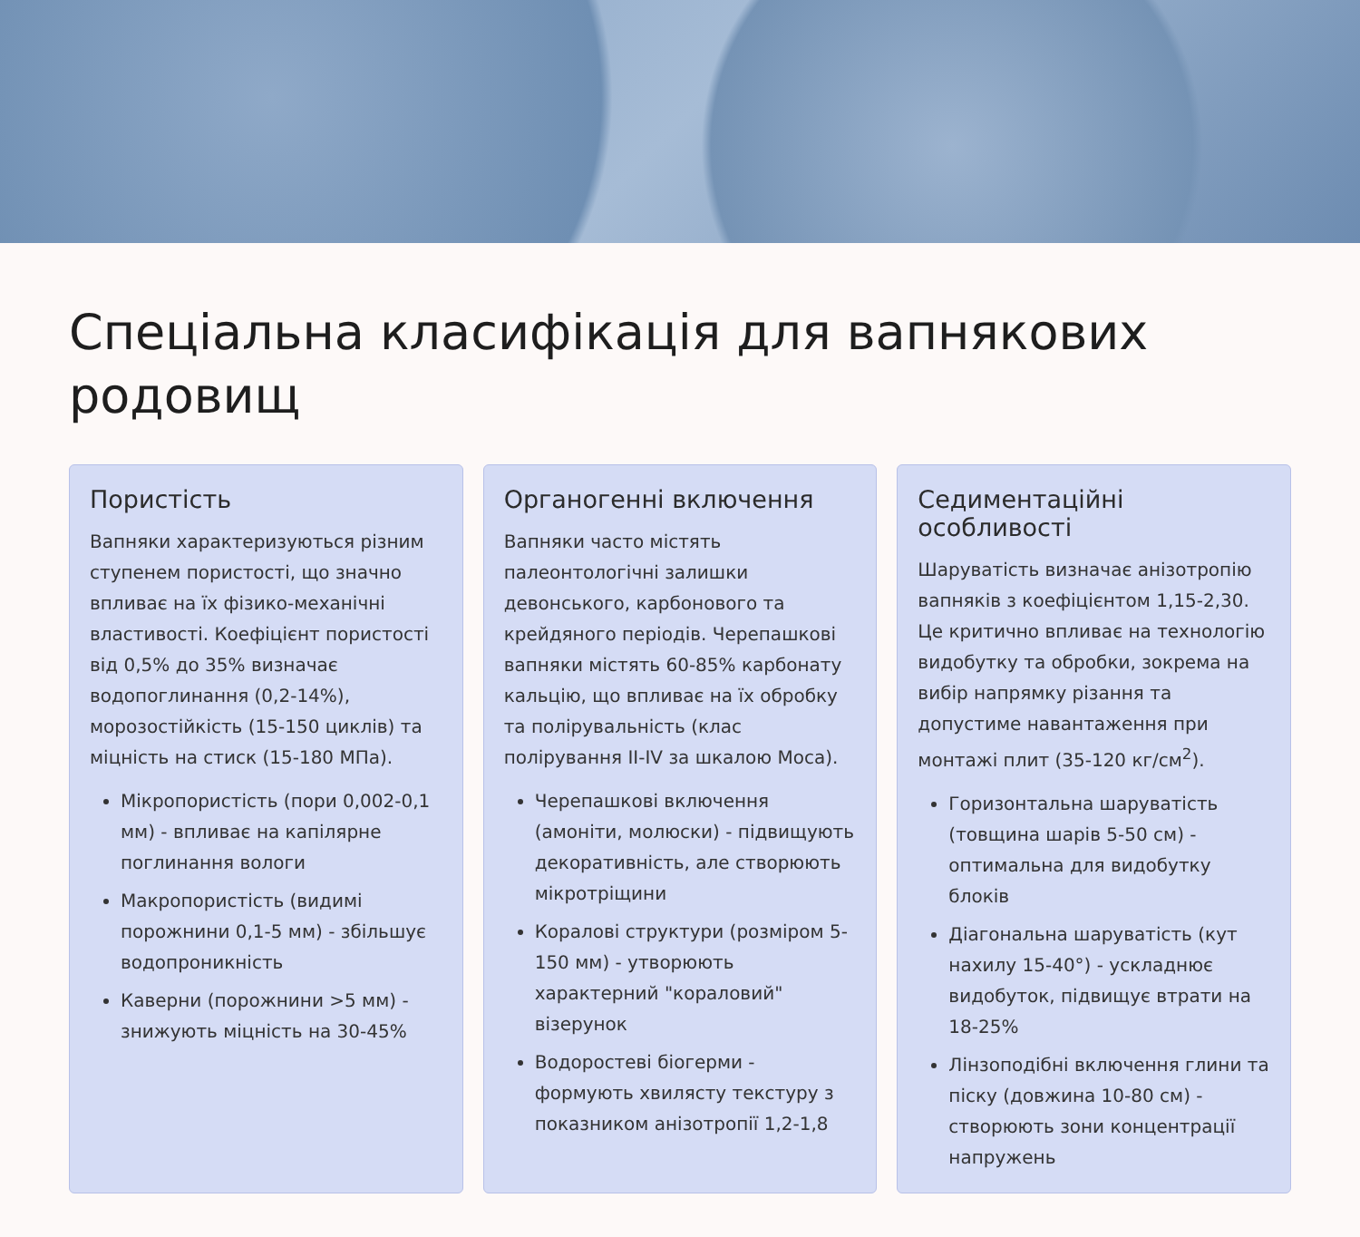Спеціальна класифікація для вапнякових родовищ
Пористість
Вапняки характеризуються різним ступенем пористості, що значно впливає на їх фізико-механічні властивості. Коефіцієнт пористості від 0,5% до 35% визначає водопоглинання (0,2-14%), морозостійкість (15-150 циклів) та міцність на стиск (15-180 МПа).
Мікропористість (пори 0,002-0,1 мм) - впливає на капілярне поглинання вологи
Макропористість (видимі порожнини 0,1-5 мм) - збільшує водопроникність
Каверни (порожнини >5 мм) - знижують міцність на 30-45%
Органогенні включення
Вапняки часто містять палеонтологічні залишки девонського, карбонового та крейдяного періодів. Черепашкові вапняки містять 60-85% карбонату кальцію, що впливає на їх обробку та полірувальність (клас полірування II-IV за шкалою Моса).
Черепашкові включення (амоніти, молюски) - підвищують декоративність, але створюють мікротріщини
Коралові структури (розміром 5-150 мм) - утворюють характерний "кораловий" візерунок
Водоростеві біогерми - формують хвилясту текстуру з показником анізотропії 1,2-1,8
Седиментаційні особливості
Шаруватість визначає анізотропію вапняків з коефіцієнтом 1,15-2,30. Це критично впливає на технологію видобутку та обробки, зокрема на вибір напрямку різання та допустиме навантаження при монтажі плит (35-120 кг/см<sup>2</sup>).
Горизонтальна шаруватість (товщина шарів 5-50 см) - оптимальна для видобутку блоків
Діагональна шаруватість (кут нахилу 15-40°) - ускладнює видобуток, підвищує втрати на 18-25%
Лінзоподібні включення глини та піску (довжина 10-80 см) - створюють зони концентрації напружень